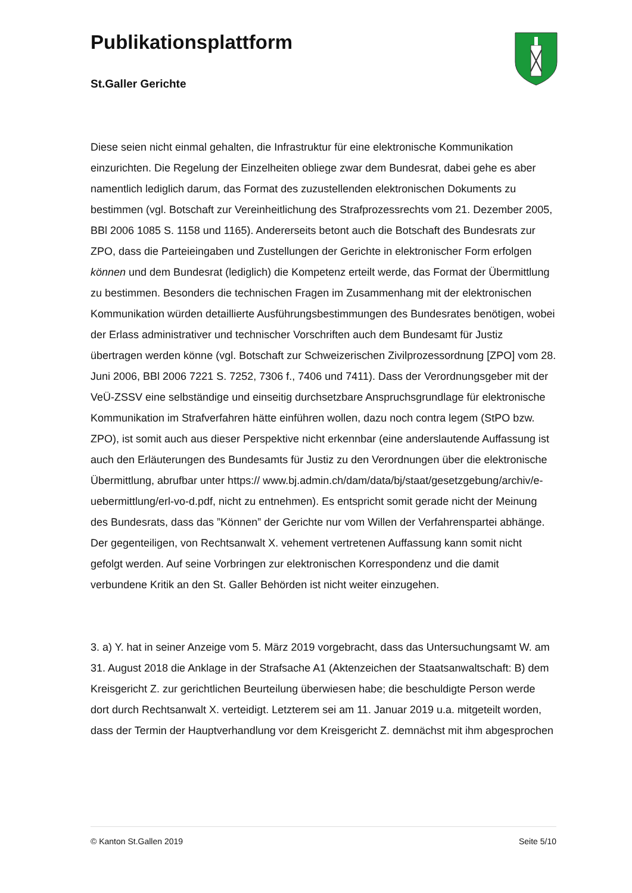Publikationsplattform
St.Galler Gerichte
Diese seien nicht einmal gehalten, die Infrastruktur für eine elektronische Kommunikation einzurichten. Die Regelung der Einzelheiten obliege zwar dem Bundesrat, dabei gehe es aber namentlich lediglich darum, das Format des zuzustellenden elektronischen Dokuments zu bestimmen (vgl. Botschaft zur Vereinheitlichung des Strafprozessrechts vom 21. Dezember 2005, BBl 2006 1085 S. 1158 und 1165). Andererseits betont auch die Botschaft des Bundesrats zur ZPO, dass die Parteieingaben und Zustellungen der Gerichte in elektronischer Form erfolgen können und dem Bundesrat (lediglich) die Kompetenz erteilt werde, das Format der Übermittlung zu bestimmen. Besonders die technischen Fragen im Zusammenhang mit der elektronischen Kommunikation würden detaillierte Ausführungsbestimmungen des Bundesrates benötigen, wobei der Erlass administrativer und technischer Vorschriften auch dem Bundesamt für Justiz übertragen werden könne (vgl. Botschaft zur Schweizerischen Zivilprozessordnung [ZPO] vom 28. Juni 2006, BBl 2006 7221 S. 7252, 7306 f., 7406 und 7411). Dass der Verordnungsgeber mit der VeÜ-ZSSV eine selbständige und einseitig durchsetzbare Anspruchsgrundlage für elektronische Kommunikation im Strafverfahren hätte einführen wollen, dazu noch contra legem (StPO bzw. ZPO), ist somit auch aus dieser Perspektive nicht erkennbar (eine anderslautende Auffassung ist auch den Erläuterungen des Bundesamts für Justiz zu den Verordnungen über die elektronische Übermittlung, abrufbar unter https:// www.bj.admin.ch/dam/data/bj/staat/gesetzgebung/archiv/e-uebermittlung/erl-vo-d.pdf, nicht zu entnehmen). Es entspricht somit gerade nicht der Meinung des Bundesrats, dass das ”Können” der Gerichte nur vom Willen der Verfahrenspartei abhänge. Der gegenteiligen, von Rechtsanwalt X. vehement vertretenen Auffassung kann somit nicht gefolgt werden. Auf seine Vorbringen zur elektronischen Korrespondenz und die damit verbundene Kritik an den St. Galler Behörden ist nicht weiter einzugehen.
3. a) Y. hat in seiner Anzeige vom 5. März 2019 vorgebracht, dass das Untersuchungsamt W. am 31. August 2018 die Anklage in der Strafsache A1 (Aktenzeichen der Staatsanwaltschaft: B) dem Kreisgericht Z. zur gerichtlichen Beurteilung überwiesen habe; die beschuldigte Person werde dort durch Rechtsanwalt X. verteidigt. Letzterem sei am 11. Januar 2019 u.a. mitgeteilt worden, dass der Termin der Hauptverhandlung vor dem Kreisgericht Z. demnächst mit ihm abgesprochen
© Kanton St.Gallen 2019 Seite 5/10